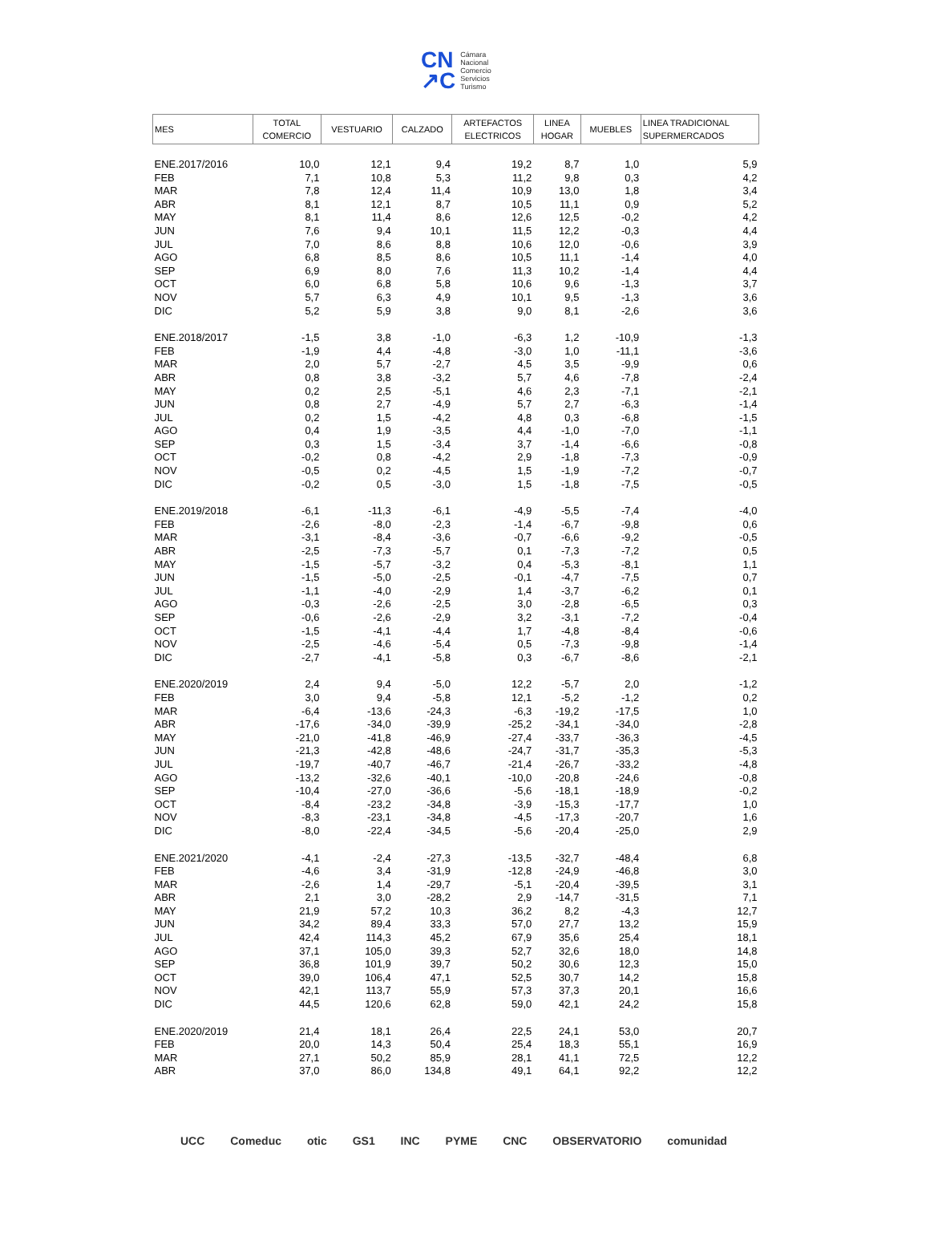CN
↗C
Cámara
Nacional
Comercio
Servicios
Turismo
| MES | TOTAL COMERCIO | VESTUARIO | CALZADO | ARTEFACTOS ELECTRICOS | LINEA HOGAR | MUEBLES | LINEA TRADICIONAL SUPERMERCADOS |
| --- | --- | --- | --- | --- | --- | --- | --- |
| ENE.2017/2016 | 10,0 | 12,1 | 9,4 | 19,2 | 8,7 | 1,0 | 5,9 |
| FEB | 7,1 | 10,8 | 5,3 | 11,2 | 9,8 | 0,3 | 4,2 |
| MAR | 7,8 | 12,4 | 11,4 | 10,9 | 13,0 | 1,8 | 3,4 |
| ABR | 8,1 | 12,1 | 8,7 | 10,5 | 11,1 | 0,9 | 5,2 |
| MAY | 8,1 | 11,4 | 8,6 | 12,6 | 12,5 | -0,2 | 4,2 |
| JUN | 7,6 | 9,4 | 10,1 | 11,5 | 12,2 | -0,3 | 4,4 |
| JUL | 7,0 | 8,6 | 8,8 | 10,6 | 12,0 | -0,6 | 3,9 |
| AGO | 6,8 | 8,5 | 8,6 | 10,5 | 11,1 | -1,4 | 4,0 |
| SEP | 6,9 | 8,0 | 7,6 | 11,3 | 10,2 | -1,4 | 4,4 |
| OCT | 6,0 | 6,8 | 5,8 | 10,6 | 9,6 | -1,3 | 3,7 |
| NOV | 5,7 | 6,3 | 4,9 | 10,1 | 9,5 | -1,3 | 3,6 |
| DIC | 5,2 | 5,9 | 3,8 | 9,0 | 8,1 | -2,6 | 3,6 |
| ENE.2018/2017 | -1,5 | 3,8 | -1,0 | -6,3 | 1,2 | -10,9 | -1,3 |
| FEB | -1,9 | 4,4 | -4,8 | -3,0 | 1,0 | -11,1 | -3,6 |
| MAR | 2,0 | 5,7 | -2,7 | 4,5 | 3,5 | -9,9 | 0,6 |
| ABR | 0,8 | 3,8 | -3,2 | 5,7 | 4,6 | -7,8 | -2,4 |
| MAY | 0,2 | 2,5 | -5,1 | 4,6 | 2,3 | -7,1 | -2,1 |
| JUN | 0,8 | 2,7 | -4,9 | 5,7 | 2,7 | -6,3 | -1,4 |
| JUL | 0,2 | 1,5 | -4,2 | 4,8 | 0,3 | -6,8 | -1,5 |
| AGO | 0,4 | 1,9 | -3,5 | 4,4 | -1,0 | -7,0 | -1,1 |
| SEP | 0,3 | 1,5 | -3,4 | 3,7 | -1,4 | -6,6 | -0,8 |
| OCT | -0,2 | 0,8 | -4,2 | 2,9 | -1,8 | -7,3 | -0,9 |
| NOV | -0,5 | 0,2 | -4,5 | 1,5 | -1,9 | -7,2 | -0,7 |
| DIC | -0,2 | 0,5 | -3,0 | 1,5 | -1,8 | -7,5 | -0,5 |
| ENE.2019/2018 | -6,1 | -11,3 | -6,1 | -4,9 | -5,5 | -7,4 | -4,0 |
| FEB | -2,6 | -8,0 | -2,3 | -1,4 | -6,7 | -9,8 | 0,6 |
| MAR | -3,1 | -8,4 | -3,6 | -0,7 | -6,6 | -9,2 | -0,5 |
| ABR | -2,5 | -7,3 | -5,7 | 0,1 | -7,3 | -7,2 | 0,5 |
| MAY | -1,5 | -5,7 | -3,2 | 0,4 | -5,3 | -8,1 | 1,1 |
| JUN | -1,5 | -5,0 | -2,5 | -0,1 | -4,7 | -7,5 | 0,7 |
| JUL | -1,1 | -4,0 | -2,9 | 1,4 | -3,7 | -6,2 | 0,1 |
| AGO | -0,3 | -2,6 | -2,5 | 3,0 | -2,8 | -6,5 | 0,3 |
| SEP | -0,6 | -2,6 | -2,9 | 3,2 | -3,1 | -7,2 | -0,4 |
| OCT | -1,5 | -4,1 | -4,4 | 1,7 | -4,8 | -8,4 | -0,6 |
| NOV | -2,5 | -4,6 | -5,4 | 0,5 | -7,3 | -9,8 | -1,4 |
| DIC | -2,7 | -4,1 | -5,8 | 0,3 | -6,7 | -8,6 | -2,1 |
| ENE.2020/2019 | 2,4 | 9,4 | -5,0 | 12,2 | -5,7 | 2,0 | -1,2 |
| FEB | 3,0 | 9,4 | -5,8 | 12,1 | -5,2 | -1,2 | 0,2 |
| MAR | -6,4 | -13,6 | -24,3 | -6,3 | -19,2 | -17,5 | 1,0 |
| ABR | -17,6 | -34,0 | -39,9 | -25,2 | -34,1 | -34,0 | -2,8 |
| MAY | -21,0 | -41,8 | -46,9 | -27,4 | -33,7 | -36,3 | -4,5 |
| JUN | -21,3 | -42,8 | -48,6 | -24,7 | -31,7 | -35,3 | -5,3 |
| JUL | -19,7 | -40,7 | -46,7 | -21,4 | -26,7 | -33,2 | -4,8 |
| AGO | -13,2 | -32,6 | -40,1 | -10,0 | -20,8 | -24,6 | -0,8 |
| SEP | -10,4 | -27,0 | -36,6 | -5,6 | -18,1 | -18,9 | -0,2 |
| OCT | -8,4 | -23,2 | -34,8 | -3,9 | -15,3 | -17,7 | 1,0 |
| NOV | -8,3 | -23,1 | -34,8 | -4,5 | -17,3 | -20,7 | 1,6 |
| DIC | -8,0 | -22,4 | -34,5 | -5,6 | -20,4 | -25,0 | 2,9 |
| ENE.2021/2020 | -4,1 | -2,4 | -27,3 | -13,5 | -32,7 | -48,4 | 6,8 |
| FEB | -4,6 | 3,4 | -31,9 | -12,8 | -24,9 | -46,8 | 3,0 |
| MAR | -2,6 | 1,4 | -29,7 | -5,1 | -20,4 | -39,5 | 3,1 |
| ABR | 2,1 | 3,0 | -28,2 | 2,9 | -14,7 | -31,5 | 7,1 |
| MAY | 21,9 | 57,2 | 10,3 | 36,2 | 8,2 | -4,3 | 12,7 |
| JUN | 34,2 | 89,4 | 33,3 | 57,0 | 27,7 | 13,2 | 15,9 |
| JUL | 42,4 | 114,3 | 45,2 | 67,9 | 35,6 | 25,4 | 18,1 |
| AGO | 37,1 | 105,0 | 39,3 | 52,7 | 32,6 | 18,0 | 14,8 |
| SEP | 36,8 | 101,9 | 39,7 | 50,2 | 30,6 | 12,3 | 15,0 |
| OCT | 39,0 | 106,4 | 47,1 | 52,5 | 30,7 | 14,2 | 15,8 |
| NOV | 42,1 | 113,7 | 55,9 | 57,3 | 37,3 | 20,1 | 16,6 |
| DIC | 44,5 | 120,6 | 62,8 | 59,0 | 42,1 | 24,2 | 15,8 |
| ENE.2020/2019 | 21,4 | 18,1 | 26,4 | 22,5 | 24,1 | 53,0 | 20,7 |
| FEB | 20,0 | 14,3 | 50,4 | 25,4 | 18,3 | 55,1 | 16,9 |
| MAR | 27,1 | 50,2 | 85,9 | 28,1 | 41,1 | 72,5 | 12,2 |
| ABR | 37,0 | 86,0 | 134,8 | 49,1 | 64,1 | 92,2 | 12,2 |
UCC Comeduc otic GS1 INC PYME CNC OBSERVATORIO comunidad